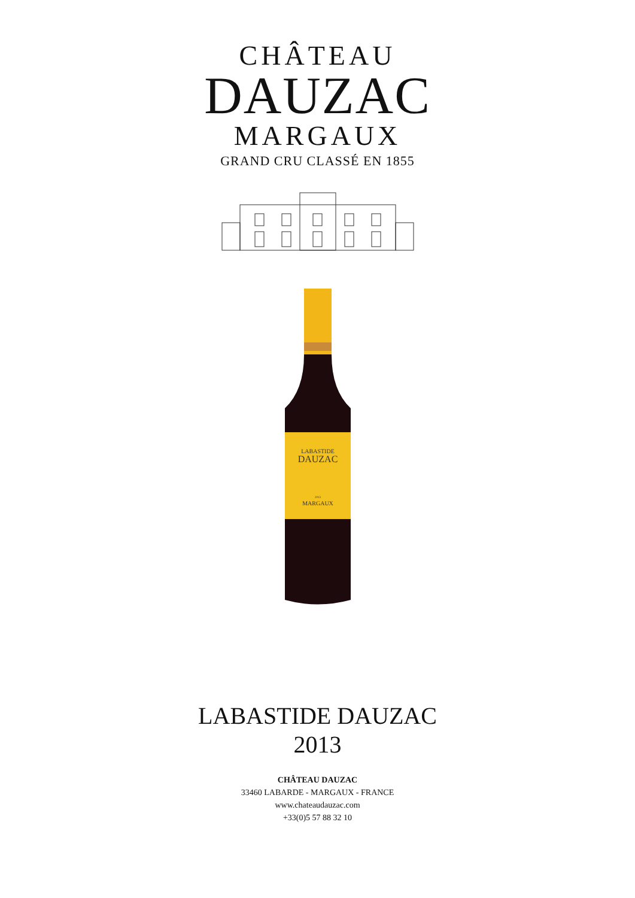CHÂTEAU
DAUZAC
MARGAUX
GRAND CRU CLASSÉ EN 1855
LABASTIDE
DAUZAC
2013
MARGAUX
LABASTIDE DAUZAC
2013
CHÂTEAU DAUZAC
33460 LABARDE - MARGAUX - FRANCE
www.chateaudauzac.com
+33(0)5 57 88 32 10